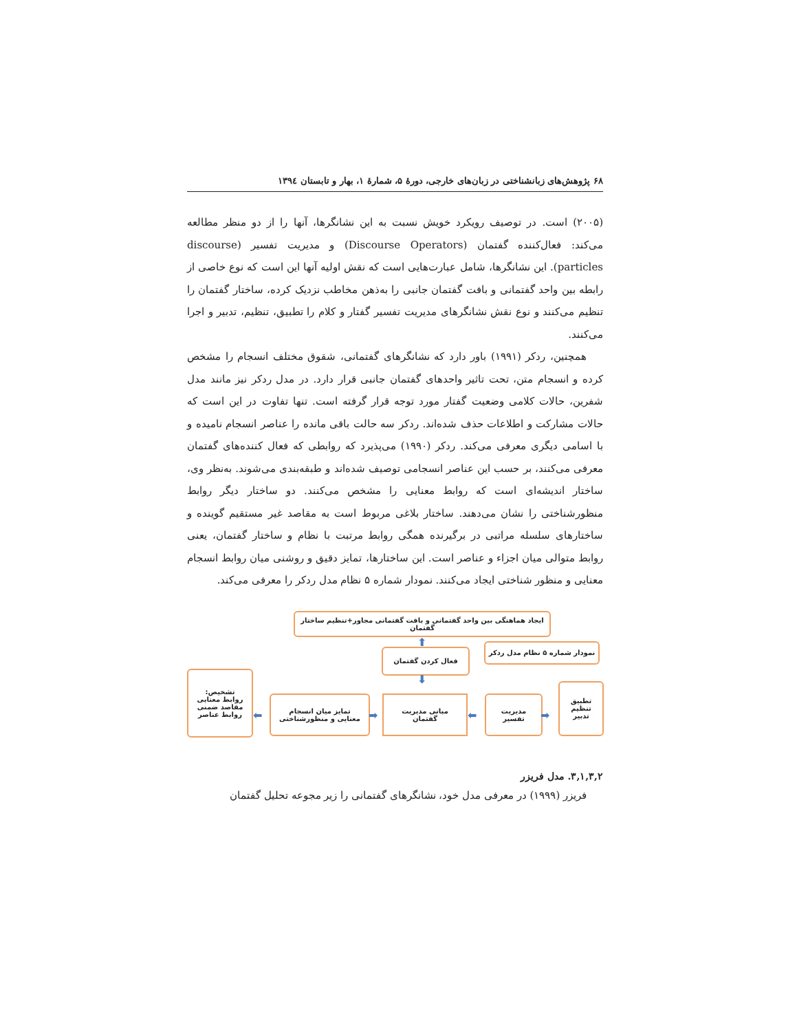۶۸ پژوهش‌های زبانشناختی در زبان‌های خارجی، دورهٔ ۵، شمارهٔ ۱، بهار و تابستان ۱۳۹٤
(۲۰۰۵) است. در توصیف رویکرد خویش نسبت به این نشانگرها، آنها را از دو منظر مطالعه می‌کند: فعال‌کننده گفتمان (Discourse Operators) و مدیریت تفسیر (discourse particles). این نشانگرها، شامل عبارت‌هایی است که نقش اولیه آنها این است که نوع خاصی از رابطه بین واحد گفتمانی و بافت گفتمان جانبی را به‌ذهن مخاطب نزدیک کرده، ساختار گفتمان را تنظیم می‌کنند و نوع نقش نشانگرهای مدیریت تفسیر گفتار و کلام را تطبیق، تنظیم، تدبیر و اجرا می‌کنند.
همچنین، ردکر (۱۹۹۱) باور دارد که نشانگرهای گفتمانی، شقوق مختلف انسجام را مشخص کرده و انسجام متن، تحت تاثیر واحدهای گفتمان جانبی قرار دارد. در مدل ردکر نیز مانند مدل شفرین، حالات کلامی وضعیت گفتار مورد توجه قرار گرفته است. تنها تفاوت در این است که حالات مشارکت و اطلاعات حذف شده‌اند. ردکر سه حالت باقی مانده را عناصر انسجام نامیده و با اسامی دیگری معرفی می‌کند. ردکر (۱۹۹۰) می‌پذیرد که روابطی که فعال کننده‌های گفتمان معرفی می‌کنند، بر حسب این عناصر انسجامی توصیف شده‌اند و طبقه‌بندی می‌شوند. به‌نظر وی، ساختار اندیشه‌ای است که روابط معنایی را مشخص می‌کنند. دو ساختار دیگر روابط منظورشناختی را نشان می‌دهند. ساختار بلاغی مربوط است به مقاصد غیر مستقیم گوینده و ساختارهای سلسله مراتبی در برگیرنده همگی روابط مرتبت با نظام و ساختار گفتمان، یعنی روابط متوالی میان اجزاء و عناصر است. این ساختارها، تمایز دقیق و روشنی میان روابط انسجام معنایی و منظور شناختی ایجاد می‌کنند. نمودار شماره ۵ نظام مدل ردکر را معرفی می‌کند.
ایجاد هماهنگی بین واحد گفتمانی و بافت گفتمانی مجاور+تنظیم ساختار گفتمان
⬆
فعال کردن گفتمان
نمودار شماره ۵ نظام مدل ردکر
⬇
تشخیص:
روابط معنایی
مقاصد ضمنی
روابط عناصر
⬅
تمایز میان انسجام
معنایی و منظورشناختی
➡
مبانی مدیریت
گفتمان
⬅
مدیریت
تفسیر
➡
تطبیق
تنظیم
تدبیر
۳,۱,۳,۲. مدل فریزر
فریزر (۱۹۹۹) در معرفی مدل خود، نشانگرهای گفتمانی را زیر مجوعه تحلیل گفتمان